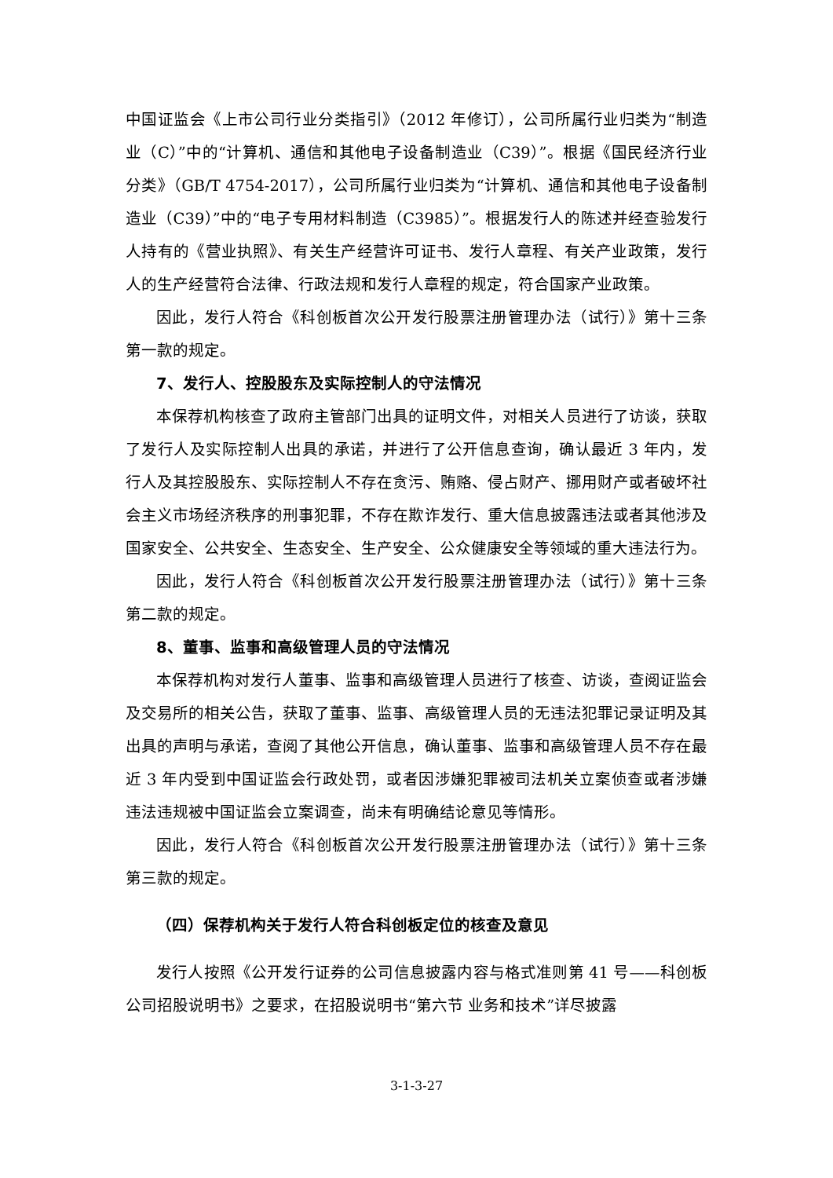中国证监会《上市公司行业分类指引》（2012 年修订），公司所属行业归类为“制造业（C）”中的“计算机、通信和其他电子设备制造业（C39）”。根据《国民经济行业分类》（GB/T 4754-2017），公司所属行业归类为“计算机、通信和其他电子设备制造业（C39）”中的“电子专用材料制造（C3985）”。根据发行人的陈述并经查验发行人持有的《营业执照》、有关生产经营许可证书、发行人章程、有关产业政策，发行人的生产经营符合法律、行政法规和发行人章程的规定，符合国家产业政策。
因此，发行人符合《科创板首次公开发行股票注册管理办法（试行）》第十三条第一款的规定。
7、发行人、控股股东及实际控制人的守法情况
本保荐机构核查了政府主管部门出具的证明文件，对相关人员进行了访谈，获取了发行人及实际控制人出具的承诺，并进行了公开信息查询，确认最近 3 年内，发行人及其控股股东、实际控制人不存在贪污、贿赂、侵占财产、挪用财产或者破坏社会主义市场经济秩序的刑事犯罪，不存在欺诈发行、重大信息披露违法或者其他涉及国家安全、公共安全、生态安全、生产安全、公众健康安全等领域的重大违法行为。
因此，发行人符合《科创板首次公开发行股票注册管理办法（试行）》第十三条第二款的规定。
8、董事、监事和高级管理人员的守法情况
本保荐机构对发行人董事、监事和高级管理人员进行了核查、访谈，查阅证监会及交易所的相关公告，获取了董事、监事、高级管理人员的无违法犯罪记录证明及其出具的声明与承诺，查阅了其他公开信息，确认董事、监事和高级管理人员不存在最近 3 年内受到中国证监会行政处罚，或者因涉嫌犯罪被司法机关立案侦查或者涉嫌违法违规被中国证监会立案调查，尚未有明确结论意见等情形。
因此，发行人符合《科创板首次公开发行股票注册管理办法（试行）》第十三条第三款的规定。
（四）保荐机构关于发行人符合科创板定位的核查及意见
发行人按照《公开发行证券的公司信息披露内容与格式准则第 41 号——科创板公司招股说明书》之要求，在招股说明书“第六节 业务和技术”详尽披露
3-1-3-27